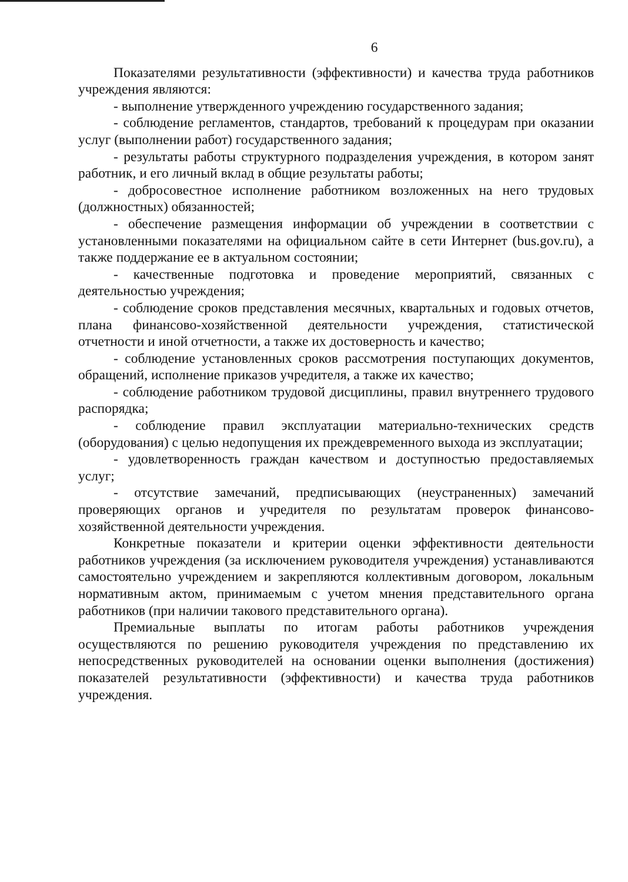6
Показателями результативности (эффективности) и качества труда работников учреждения являются:
- выполнение утвержденного учреждению государственного задания;
- соблюдение регламентов, стандартов, требований к процедурам при оказании услуг (выполнении работ) государственного задания;
- результаты работы структурного подразделения учреждения, в котором занят работник, и его личный вклад в общие результаты работы;
- добросовестное исполнение работником возложенных на него трудовых (должностных) обязанностей;
- обеспечение размещения информации об учреждении в соответствии с установленными показателями на официальном сайте в сети Интернет (bus.gov.ru), а также поддержание ее в актуальном состоянии;
- качественные подготовка и проведение мероприятий, связанных с деятельностью учреждения;
- соблюдение сроков представления месячных, квартальных и годовых отчетов, плана финансово-хозяйственной деятельности учреждения, статистической отчетности и иной отчетности, а также их достоверность и качество;
- соблюдение установленных сроков рассмотрения поступающих документов, обращений, исполнение приказов учредителя, а также их качество;
- соблюдение работником трудовой дисциплины, правил внутреннего трудового распорядка;
- соблюдение правил эксплуатации материально-технических средств (оборудования) с целью недопущения их преждевременного выхода из эксплуатации;
- удовлетворенность граждан качеством и доступностью предоставляемых услуг;
- отсутствие замечаний, предписывающих (неустраненных) замечаний проверяющих органов и учредителя по результатам проверок финансово-хозяйственной деятельности учреждения.
Конкретные показатели и критерии оценки эффективности деятельности работников учреждения (за исключением руководителя учреждения) устанавливаются самостоятельно учреждением и закрепляются коллективным договором, локальным нормативным актом, принимаемым с учетом мнения представительного органа работников (при наличии такового представительного органа).
Премиальные выплаты по итогам работы работников учреждения осуществляются по решению руководителя учреждения по представлению их непосредственных руководителей на основании оценки выполнения (достижения) показателей результативности (эффективности) и качества труда работников учреждения.